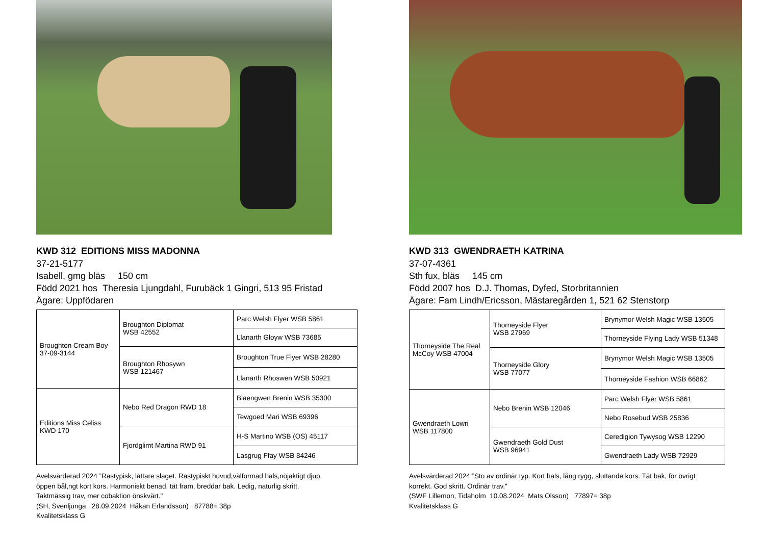KWD 312 EDITIONS MISS MADONNA
37-21-5177
Isabell, gmg bläs 150 cm
Född 2021 hos Theresia Ljungdahl, Furubäck 1 Gingri, 513 95 Fristad
Ägare: Uppfödaren
| Broughton Cream Boy 37-09-3144 | Broughton Diplomat WSB 42552 | Parc Welsh Flyer WSB 5861 |
| | | Llanarth Gloyw WSB 73685 |
| | Broughton Rhosywn WSB 121467 | Broughton True Flyer WSB 28280 |
| | | Llanarth Rhoswen WSB 50921 |
| Editions Miss Celiss KWD 170 | Nebo Red Dragon RWD 18 | Blaengwen Brenin WSB 35300 |
| | | Tewgoed Mari WSB 69396 |
| | Fjordglimt Martina RWD 91 | H-S Martino WSB (OS) 45117 |
| | | Lasgrug Ffay WSB 84246 |
Avelsvärderad 2024 ”Rastypisk, lättare slaget. Rastypiskt huvud,välformad hals,nöjaktigt djup,
öppen bål,ngt kort kors. Harmoniskt benad, tät fram, breddar bak. Ledig, naturlig skritt.
Taktmässig trav, mer cobaktion önskvärt."
(SH, Svenljunga 28.09.2024 Håkan Erlandsson) 87788= 38p
Kvalitetsklass G
KWD 313 GWENDRAETH KATRINA
37-07-4361
Sth fux, bläs 145 cm
Född 2007 hos D.J. Thomas, Dyfed, Storbritannien
Ägare: Fam Lindh/Ericsson, Mästaregården 1, 521 62 Stenstorp
| Thorneyside The Real McCoy WSB 47004 | Thorneyside Flyer WSB 27969 | Brynymor Welsh Magic WSB 13505 |
| | | Thorneyside Flying Lady WSB 51348 |
| | Thorneyside Glory WSB 77077 | Brynymor Welsh Magic WSB 13505 |
| | | Thorneyside Fashion WSB 66862 |
| Gwendraeth Lowri WSB 117800 | Nebo Brenin WSB 12046 | Parc Welsh Flyer WSB 5861 |
| | | Nebo Rosebud WSB 25836 |
| | Gwendraeth Gold Dust WSB 96941 | Ceredigion Tywysog WSB 12290 |
| | | Gwendraeth Lady WSB 72929 |
Avelsvärderad 2024 ”Sto av ordinär typ. Kort hals, lång rygg, sluttande kors. Tät bak, för övrigt
korrekt. God skritt. Ordinär trav."
(SWF Lillemon, Tidaholm 10.08.2024 Mats Olsson) 77897= 38p
Kvalitetsklass G